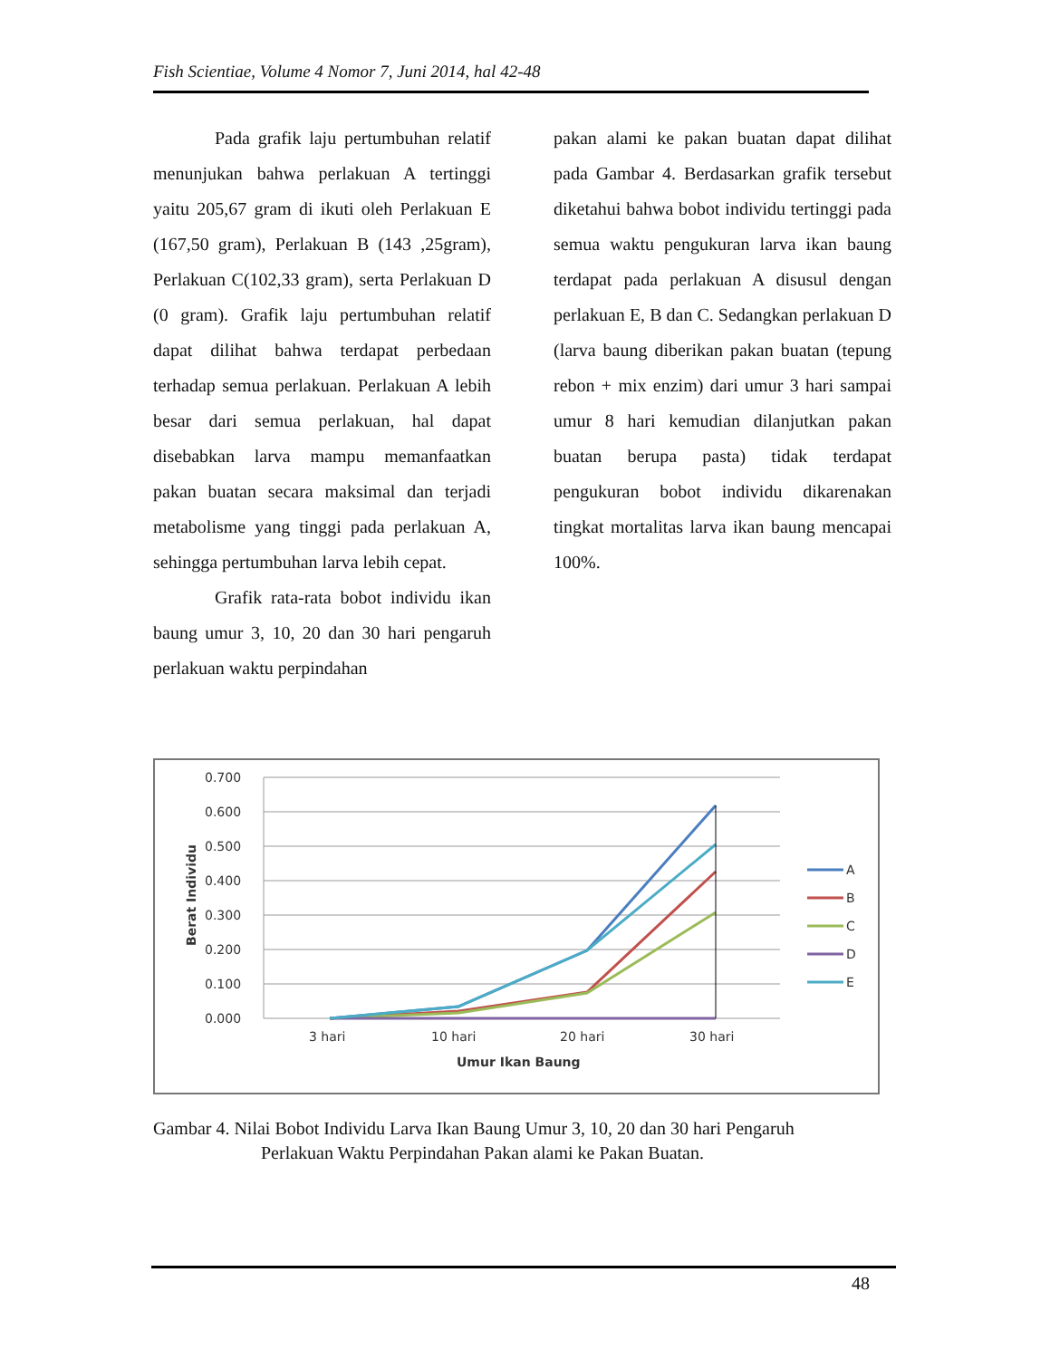Fish Scientiae, Volume 4 Nomor 7, Juni 2014, hal 42-48
Pada grafik laju pertumbuhan relatif menunjukan bahwa perlakuan A tertinggi yaitu 205,67 gram di ikuti oleh Perlakuan E (167,50 gram), Perlakuan B (143 ,25gram), Perlakuan C(102,33 gram), serta Perlakuan D (0 gram). Grafik laju pertumbuhan relatif dapat dilihat bahwa terdapat perbedaan terhadap semua perlakuan. Perlakuan A lebih besar dari semua perlakuan, hal dapat disebabkan larva mampu memanfaatkan pakan buatan secara maksimal dan terjadi metabolisme yang tinggi pada perlakuan A, sehingga pertumbuhan larva lebih cepat.
Grafik rata-rata bobot individu ikan baung umur 3, 10, 20 dan 30 hari pengaruh perlakuan waktu perpindahan
pakan alami ke pakan buatan dapat dilihat pada Gambar 4. Berdasarkan grafik tersebut diketahui bahwa bobot individu tertinggi pada semua waktu pengukuran larva ikan baung terdapat pada perlakuan A disusul dengan perlakuan E, B dan C. Sedangkan perlakuan D (larva baung diberikan pakan buatan (tepung rebon + mix enzim) dari umur 3 hari sampai umur 8 hari kemudian dilanjutkan pakan buatan berupa pasta) tidak terdapat pengukuran bobot individu dikarenakan tingkat mortalitas larva ikan baung mencapai 100%.
0.700
0.600
0.500
0.400
0.300
0.200
0.100
0.000
3 hari
10 hari
20 hari
30 hari
Umur Ikan Baung
Berat Individu
A
B
C
D
E
Gambar 4. Nilai Bobot Individu Larva Ikan Baung Umur 3, 10, 20 dan 30 hari Pengaruh
Perlakuan Waktu Perpindahan Pakan alami ke Pakan Buatan.
48